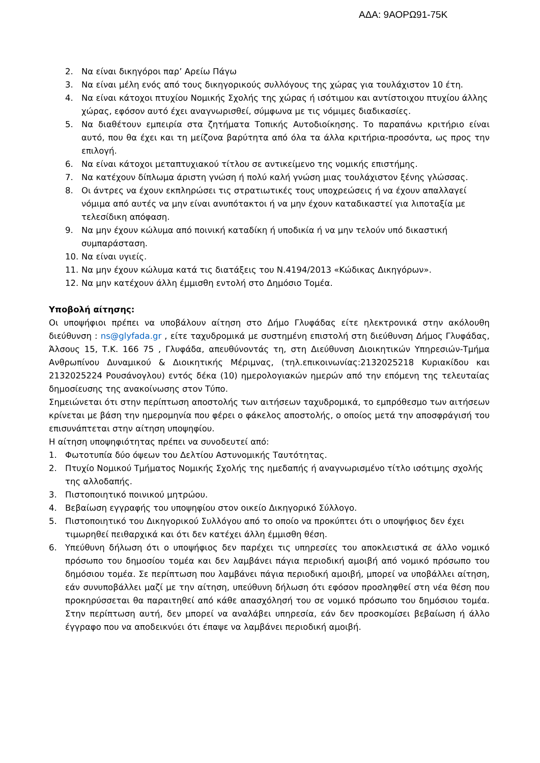ΑΔΑ: 9ΑΟΡΩ91-75Κ
2. Να είναι δικηγόροι παρ’ Αρείω Πάγω
3. Να είναι μέλη ενός από τους δικηγορικούς συλλόγους της χώρας για τουλάχιστον 10 έτη.
4. Να είναι κάτοχοι πτυχίου Νομικής Σχολής της χώρας ή ισότιμου και αντίστοιχου πτυχίου άλλης χώρας, εφόσον αυτό έχει αναγνωρισθεί, σύμφωνα με τις νόμιμες διαδικασίες.
5. Να διαθέτουν εμπειρία στα ζητήματα Τοπικής Αυτοδιοίκησης. Το παραπάνω κριτήριο είναι αυτό, που θα έχει και τη μείζονα βαρύτητα από όλα τα άλλα κριτήρια-προσόντα, ως προς την επιλογή.
6. Να είναι κάτοχοι μεταπτυχιακού τίτλου σε αντικείμενο της νομικής επιστήμης.
7. Να κατέχουν δίπλωμα άριστη γνώση ή πολύ καλή γνώση μιας τουλάχιστον ξένης γλώσσας.
8. Οι άντρες να έχουν εκπληρώσει τις στρατιωτικές τους υποχρεώσεις ή να έχουν απαλλαγεί νόμιμα από αυτές να μην είναι ανυπότακτοι ή να μην έχουν καταδικαστεί για λιποταξία με τελεσίδικη απόφαση.
9. Να μην έχουν κώλυμα από ποινική καταδίκη ή υποδικία ή να μην τελούν υπό δικαστική συμπαράσταση.
10. Να είναι υγιείς.
11. Να μην έχουν κώλυμα κατά τις διατάξεις του Ν.4194/2013 «Κώδικας Δικηγόρων».
12. Να μην κατέχουν άλλη έμμισθη εντολή στο Δημόσιο Τομέα.
Υποβολή αίτησης:
Οι υποψήφιοι πρέπει να υποβάλουν αίτηση στο Δήμο Γλυφάδας είτε ηλεκτρονικά στην ακόλουθη διεύθυνση : ns@glyfada.gr , είτε ταχυδρομικά με συστημένη επιστολή στη διεύθυνση Δήμος Γλυφάδας, Άλσους 15, Τ.Κ. 166 75 , Γλυφάδα, απευθύνοντάς τη, στη Διεύθυνση Διοικητικών Υπηρεσιών-Τμήμα Ανθρωπίνου Δυναμικού & Διοικητικής Μέριμνας, (τηλ.επικοινωνίας:2132025218 Κυριακίδου και 2132025224 Ρουσάνογλου) εντός δέκα (10) ημερολογιακών ημερών από την επόμενη της τελευταίας δημοσίευσης της ανακοίνωσης στον Τύπο.
Σημειώνεται ότι στην περίπτωση αποστολής των αιτήσεων ταχυδρομικά, το εμπρόθεσμο των αιτήσεων κρίνεται με βάση την ημερομηνία που φέρει ο φάκελος αποστολής, ο οποίος μετά την αποσφράγισή του επισυνάπτεται στην αίτηση υποψηφίου.
Η αίτηση υποψηφιότητας πρέπει να συνοδευτεί από:
1. Φωτοτυπία δύο όψεων του Δελτίου Αστυνομικής Ταυτότητας.
2. Πτυχίο Νομικού Τμήματος Νομικής Σχολής της ημεδαπής ή αναγνωρισμένο τίτλο ισότιμης σχολής της αλλοδαπής.
3. Πιστοποιητικό ποινικού μητρώου.
4. Βεβαίωση εγγραφής του υποψηφίου στον οικείο Δικηγορικό Σύλλογο.
5. Πιστοποιητικό του Δικηγορικού Συλλόγου από το οποίο να προκύπτει ότι ο υποψήφιος δεν έχει τιμωρηθεί πειθαρχικά και ότι δεν κατέχει άλλη έμμισθη θέση.
6. Υπεύθυνη δήλωση ότι ο υποψήφιος δεν παρέχει τις υπηρεσίες του αποκλειστικά σε άλλο νομικό πρόσωπο του δημοσίου τομέα και δεν λαμβάνει πάγια περιοδική αμοιβή από νομικό πρόσωπο του δημόσιου τομέα. Σε περίπτωση που λαμβάνει πάγια περιοδική αμοιβή, μπορεί να υποβάλλει αίτηση, εάν συνυποβάλλει μαζί με την αίτηση, υπεύθυνη δήλωση ότι εφόσον προσληφθεί στη νέα θέση που προκηρύσσεται θα παραιτηθεί από κάθε απασχόλησή του σε νομικό πρόσωπο του δημόσιου τομέα. Στην περίπτωση αυτή, δεν μπορεί να αναλάβει υπηρεσία, εάν δεν προσκομίσει βεβαίωση ή άλλο έγγραφο που να αποδεικνύει ότι έπαψε να λαμβάνει περιοδική αμοιβή.